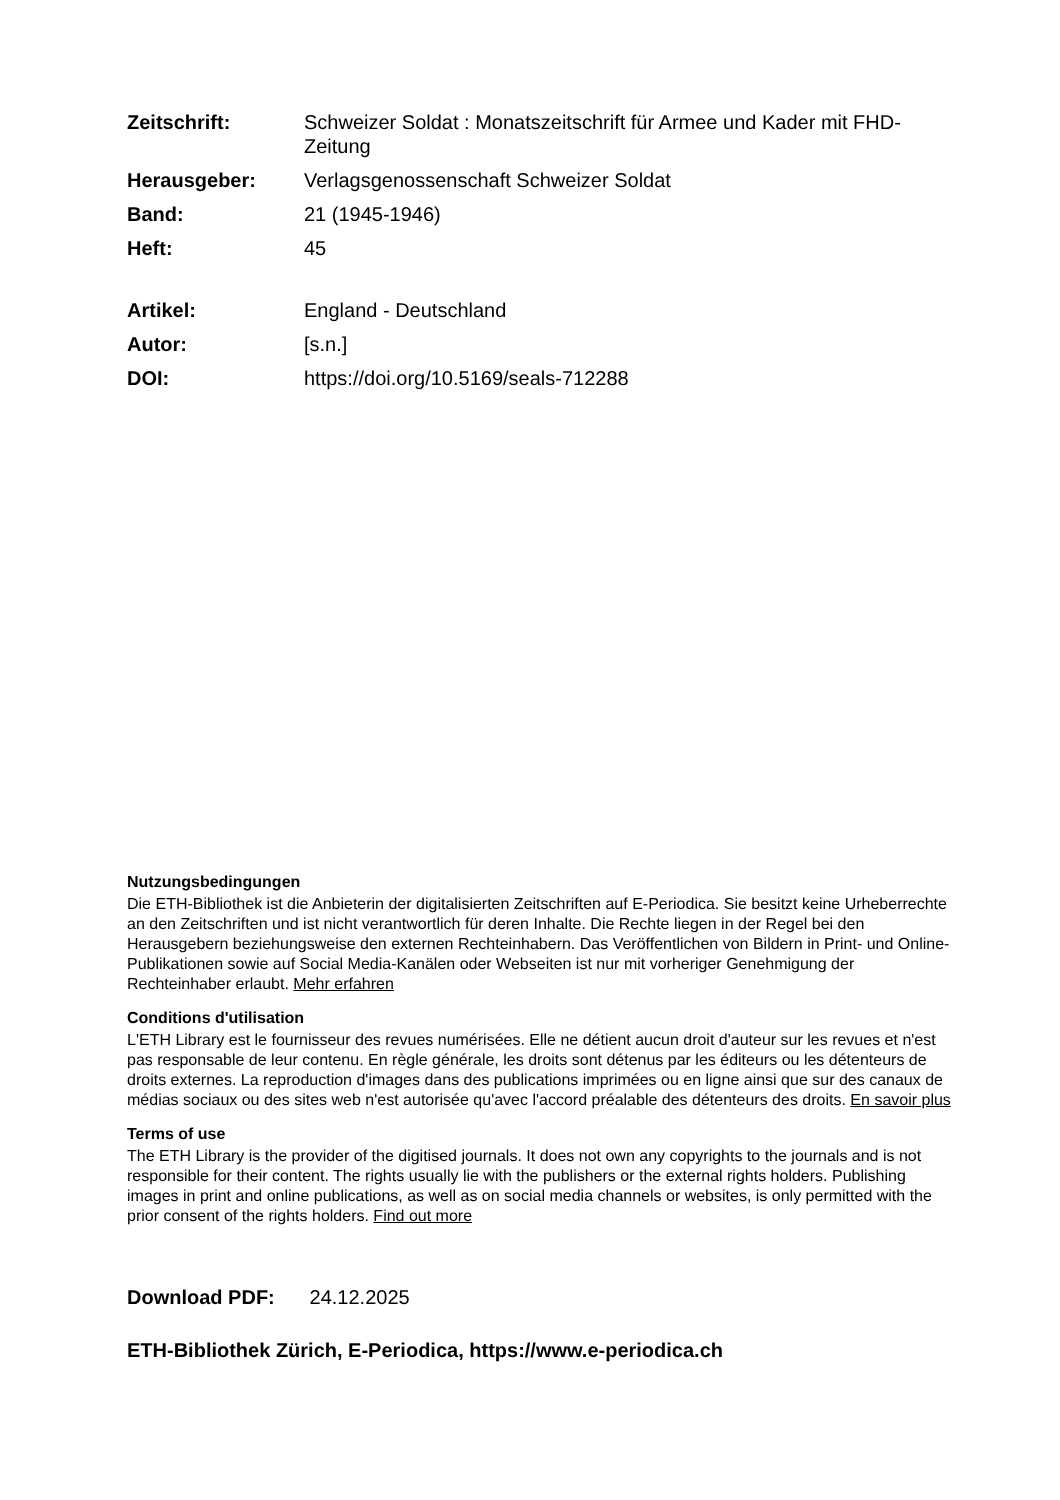| Zeitschrift: | Schweizer Soldat : Monatszeitschrift für Armee und Kader mit FHD-Zeitung |
| Herausgeber: | Verlagsgenossenschaft Schweizer Soldat |
| Band: | 21 (1945-1946) |
| Heft: | 45 |
| Artikel: | England - Deutschland |
| Autor: | [s.n.] |
| DOI: | https://doi.org/10.5169/seals-712288 |
Nutzungsbedingungen
Die ETH-Bibliothek ist die Anbieterin der digitalisierten Zeitschriften auf E-Periodica. Sie besitzt keine Urheberrechte an den Zeitschriften und ist nicht verantwortlich für deren Inhalte. Die Rechte liegen in der Regel bei den Herausgebern beziehungsweise den externen Rechteinhabern. Das Veröffentlichen von Bildern in Print- und Online-Publikationen sowie auf Social Media-Kanälen oder Webseiten ist nur mit vorheriger Genehmigung der Rechteinhaber erlaubt. Mehr erfahren
Conditions d'utilisation
L'ETH Library est le fournisseur des revues numérisées. Elle ne détient aucun droit d'auteur sur les revues et n'est pas responsable de leur contenu. En règle générale, les droits sont détenus par les éditeurs ou les détenteurs de droits externes. La reproduction d'images dans des publications imprimées ou en ligne ainsi que sur des canaux de médias sociaux ou des sites web n'est autorisée qu'avec l'accord préalable des détenteurs des droits. En savoir plus
Terms of use
The ETH Library is the provider of the digitised journals. It does not own any copyrights to the journals and is not responsible for their content. The rights usually lie with the publishers or the external rights holders. Publishing images in print and online publications, as well as on social media channels or websites, is only permitted with the prior consent of the rights holders. Find out more
Download PDF: 24.12.2025
ETH-Bibliothek Zürich, E-Periodica, https://www.e-periodica.ch